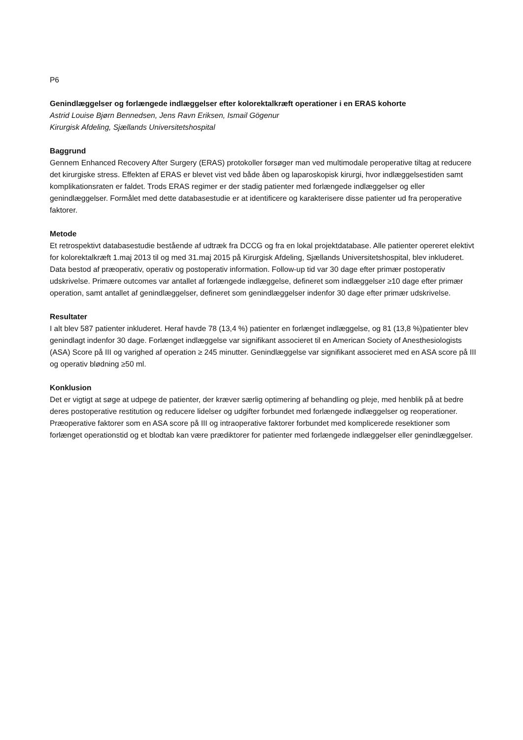P6
Genindlæggelser og forlængede indlæggelser efter kolorektalkræft operationer i en ERAS kohorte
Astrid Louise Bjørn Bennedsen, Jens Ravn Eriksen, Ismail Gögenur
Kirurgisk Afdeling, Sjællands Universitetshospital
Baggrund
Gennem Enhanced Recovery After Surgery (ERAS) protokoller forsøger man ved multimodale peroperative tiltag at reducere det kirurgiske stress. Effekten af ERAS er blevet vist ved både åben og laparoskopisk kirurgi, hvor indlæggelsestiden samt komplikationsraten er faldet. Trods ERAS regimer er der stadig patienter med forlængede indlæggelser og eller genindlæggelser. Formålet med dette databasestudie er at identificere og karakterisere disse patienter ud fra peroperative faktorer.
Metode
Et retrospektivt databasestudie bestående af udtræk fra DCCG og fra en lokal projektdatabase. Alle patienter opereret elektivt for kolorektalkræft 1.maj 2013 til og med 31.maj 2015 på Kirurgisk Afdeling, Sjællands Universitetshospital, blev inkluderet. Data bestod af præoperativ, operativ og postoperativ information. Follow-up tid var 30 dage efter primær postoperativ udskrivelse. Primære outcomes var antallet af forlængede indlæggelse, defineret som indlæggelser ≥10 dage efter primær operation, samt antallet af genindlæggelser, defineret som genindlæggelser indenfor 30 dage efter primær udskrivelse.
Resultater
I alt blev 587 patienter inkluderet. Heraf havde 78 (13,4 %) patienter en forlænget indlæggelse, og 81 (13,8 %)patienter blev genindlagt indenfor 30 dage. Forlænget indlæggelse var signifikant associeret til en American Society of Anesthesiologists (ASA) Score på III og varighed af operation ≥ 245 minutter. Genindlæggelse var signifikant associeret med en ASA score på III og operativ blødning ≥50 ml.
Konklusion
Det er vigtigt at søge at udpege de patienter, der kræver særlig optimering af behandling og pleje, med henblik på at bedre deres postoperative restitution og reducere lidelser og udgifter forbundet med forlængede indlæggelser og reoperationer. Præoperative faktorer som en ASA score på III og intraoperative faktorer forbundet med komplicerede resektioner som forlænget operationstid og et blodtab kan være prædiktorer for patienter med forlængede indlæggelser eller genindlæggelser.